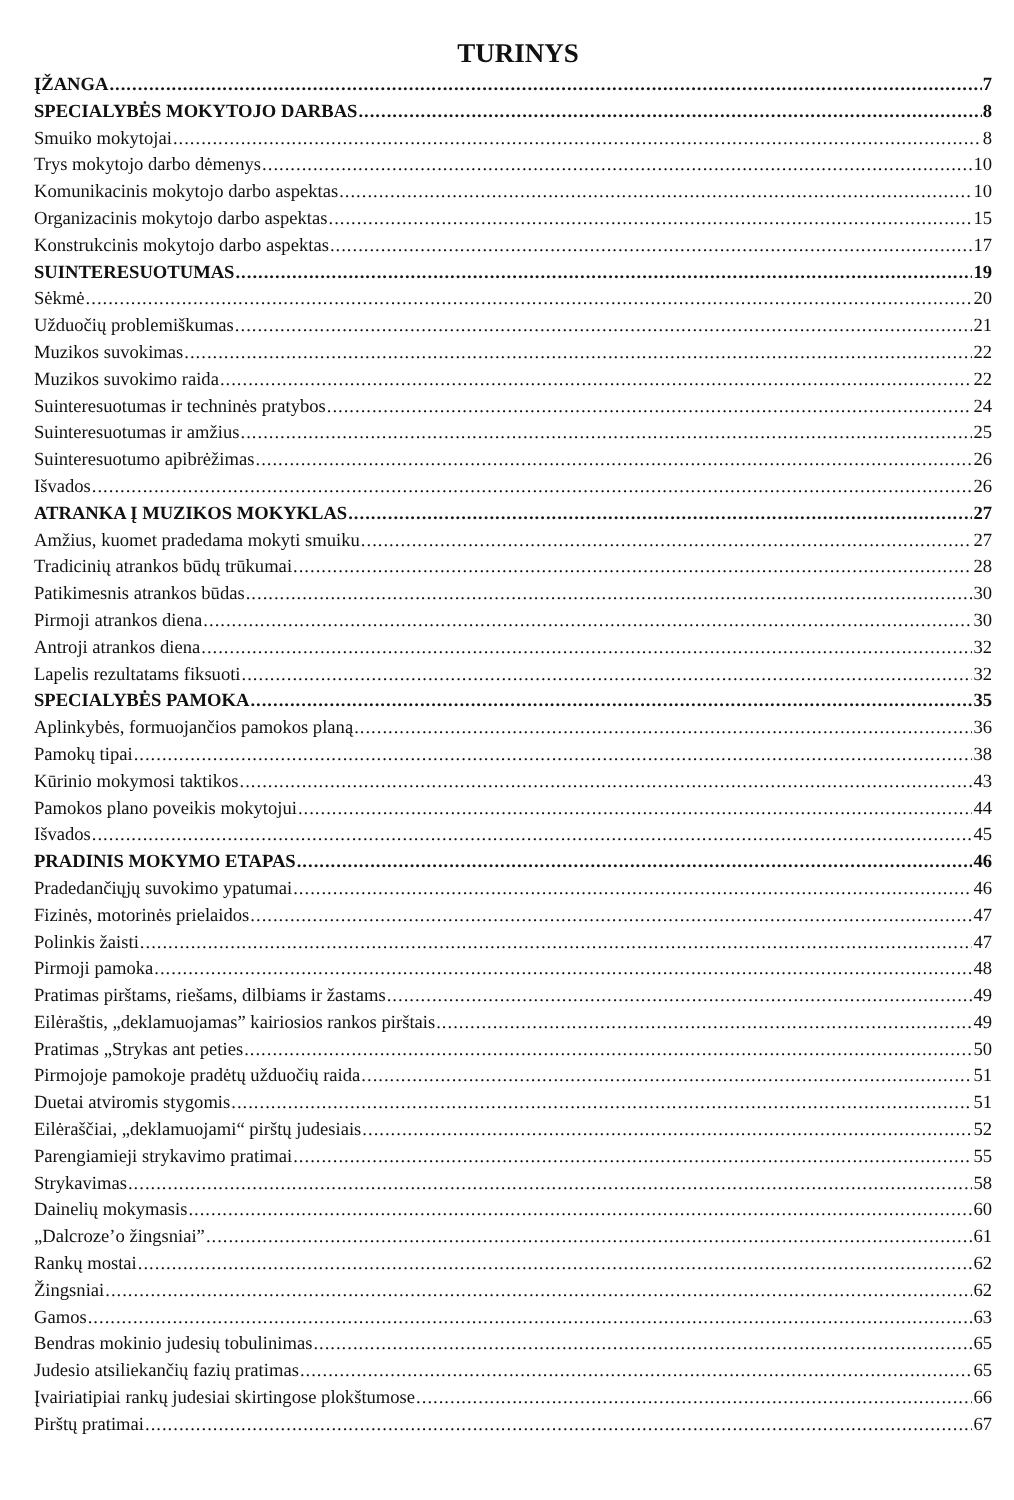TURINYS
ĮŽANGA 7
SPECIALYBĖS MOKYTOJO DARBAS 8
Smuiko mokytojai 8
Trys mokytojo darbo dėmenys 10
Komunikacinis mokytojo darbo aspektas 10
Organizacinis mokytojo darbo aspektas 15
Konstrukcinis mokytojo darbo aspektas 17
SUINTERESUOTUMAS 19
Sėkmė 20
Užduočių problemiškumas 21
Muzikos suvokimas 22
Muzikos suvokimo raida 22
Suinteresuotumas ir techninės pratybos 24
Suinteresuotumas ir amžius 25
Suinteresuotumo apibrėžimas 26
Išvados 26
ATRANKA Į MUZIKOS MOKYKLAS 27
Amžius, kuomet pradedama mokyti smuiku 27
Tradicinių atrankos būdų trūkumai 28
Patikimesnis atrankos būdas 30
Pirmoji atrankos diena 30
Antroji atrankos diena 32
Lapelis rezultatams fiksuoti 32
SPECIALYBĖS PAMOKA 35
Aplinkybės, formuojančios pamokos planą 36
Pamokų tipai 38
Kūrinio mokymosi taktikos 43
Pamokos plano poveikis mokytojui 44
Išvados 45
PRADINIS MOKYMO ETAPAS 46
Pradedančiųjų suvokimo ypatumai 46
Fizinės, motorinės prielaidos 47
Polinkis žaisti 47
Pirmoji pamoka 48
Pratimas pirštams, riešams, dilbiams ir žastams 49
Eilėraštis, „deklamuojamas” kairiosios rankos pirštais 49
Pratimas „Strykas ant peties 50
Pirmojoje pamokoje pradėtų užduočių raida 51
Duetai atviromis stygomis 51
Eilėraščiai, „deklamuojami“ pirštų judesiais 52
Parengiamieji strykavimo pratimai 55
Strykavimas 58
Dainelių mokymasis 60
„Dalcroze’o žingsniai” 61
Rankų mostai 62
Žingsniai 62
Gamos 63
Bendras mokinio judesių tobulinimas 65
Judesio atsiliekančių fazių pratimas 65
Įvairiatipiai rankų judesiai skirtingose plokštumose 66
Pirštų pratimai 67